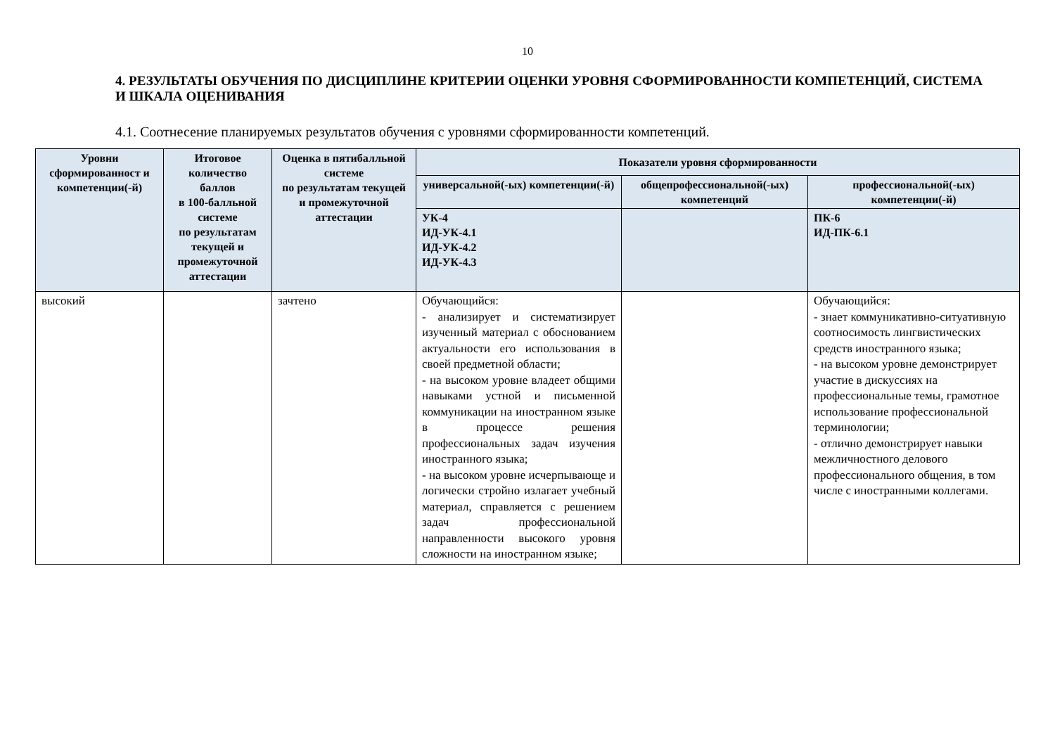10
4. РЕЗУЛЬТАТЫ ОБУЧЕНИЯ ПО ДИСЦИПЛИНЕ КРИТЕРИИ ОЦЕНКИ УРОВНЯ СФОРМИРОВАННОСТИ КОМПЕТЕНЦИЙ, СИСТЕМА И ШКАЛА ОЦЕНИВАНИЯ
4.1. Соотнесение планируемых результатов обучения с уровнями сформированности компетенций.
| Уровни сформированност и компетенции(-й) | Итоговое количество баллов в 100-балльной системе по результатам текущей и промежуточной аттестации | Оценка в пятибалльной системе по результатам текущей и промежуточной аттестации | Показатели уровня сформированности | | |
| --- | --- | --- | --- | --- | --- |
| | | | универсальной(-ых) компетенции(-й) | общепрофессиональной(-ых) компетенций | профессиональной(-ых) компетенции(-й) |
| | | | УК-4 ИД-УК-4.1 ИД-УК-4.2 ИД-УК-4.3 | | ПК-6 ИД-ПК-6.1 |
| высокий | | зачтено | Обучающийся: - анализирует и систематизирует изученный материал с обоснованием актуальности его использования в своей предметной области; - на высоком уровне владеет общими навыками устной и письменной коммуникации на иностранном языке в процессе решения профессиональных задач изучения иностранного языка; - на высоком уровне исчерпывающе и логически стройно излагает учебный материал, справляется с решением задач профессиональной направленности высокого уровня сложности на иностранном языке; | | Обучающийся: - знает коммуникативно-ситуативную соотносимость лингвистических средств иностранного языка; - на высоком уровне демонстрирует участие в дискуссиях на профессиональные темы, грамотное использование профессиональной терминологии; - отлично демонстрирует навыки межличностного делового профессионального общения, в том числе с иностранными коллегами. |